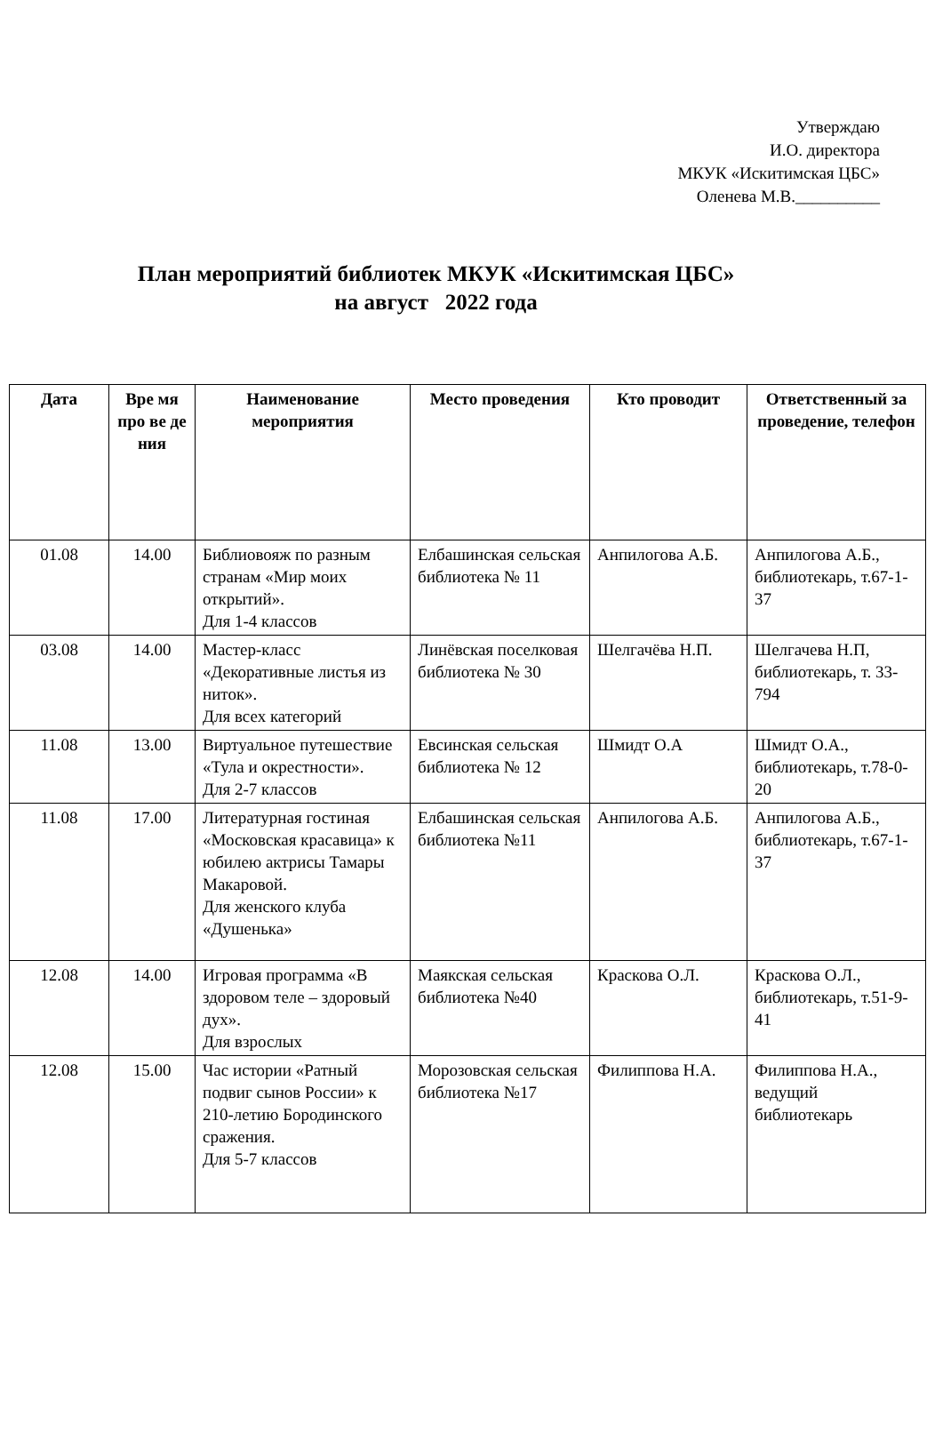Утверждаю
И.О. директора
МКУК «Искитимская ЦБС»
Оленева М.В.__________
План мероприятий библиотек МКУК «Искитимская ЦБС»
на август 2022 года
| Дата | Вре мя про ве де ния | Наименование мероприятия | Место проведения | Кто проводит | Ответственный за проведение, телефон |
| --- | --- | --- | --- | --- | --- |
| 01.08 | 14.00 | Библиовояж по разным странам «Мир моих открытий». Для 1-4 классов | Елбашинская сельская библиотека № 11 | Анпилогова А.Б. | Анпилогова А.Б., библиотекарь, т.67-1-37 |
| 03.08 | 14.00 | Мастер-класс «Декоративные листья из ниток». Для всех категорий | Линёвская поселковая библиотека № 30 | Шелгачёва Н.П. | Шелгачева Н.П, библиотекарь, т. 33-794 |
| 11.08 | 13.00 | Виртуальное путешествие «Тула и окрестности». Для 2-7 классов | Евсинская сельская библиотека № 12 | Шмидт О.А | Шмидт О.А., библиотекарь, т.78-0-20 |
| 11.08 | 17.00 | Литературная гостиная «Московская красавица» к юбилею актрисы Тамары Макаровой. Для женского клуба «Душенька» | Елбашинская сельская библиотека №11 | Анпилогова А.Б. | Анпилогова А.Б., библиотекарь, т.67-1-37 |
| 12.08 | 14.00 | Игровая программа «В здоровом теле – здоровый дух». Для взрослых | Маякская сельская библиотека №40 | Краскова О.Л. | Краскова О.Л., библиотекарь, т.51-9-41 |
| 12.08 | 15.00 | Час истории «Ратный подвиг сынов России» к 210-летию Бородинского сражения. Для 5-7 классов | Морозовская сельская библиотека №17 | Филиппова Н.А. | Филиппова Н.А., ведущий библиотекарь |